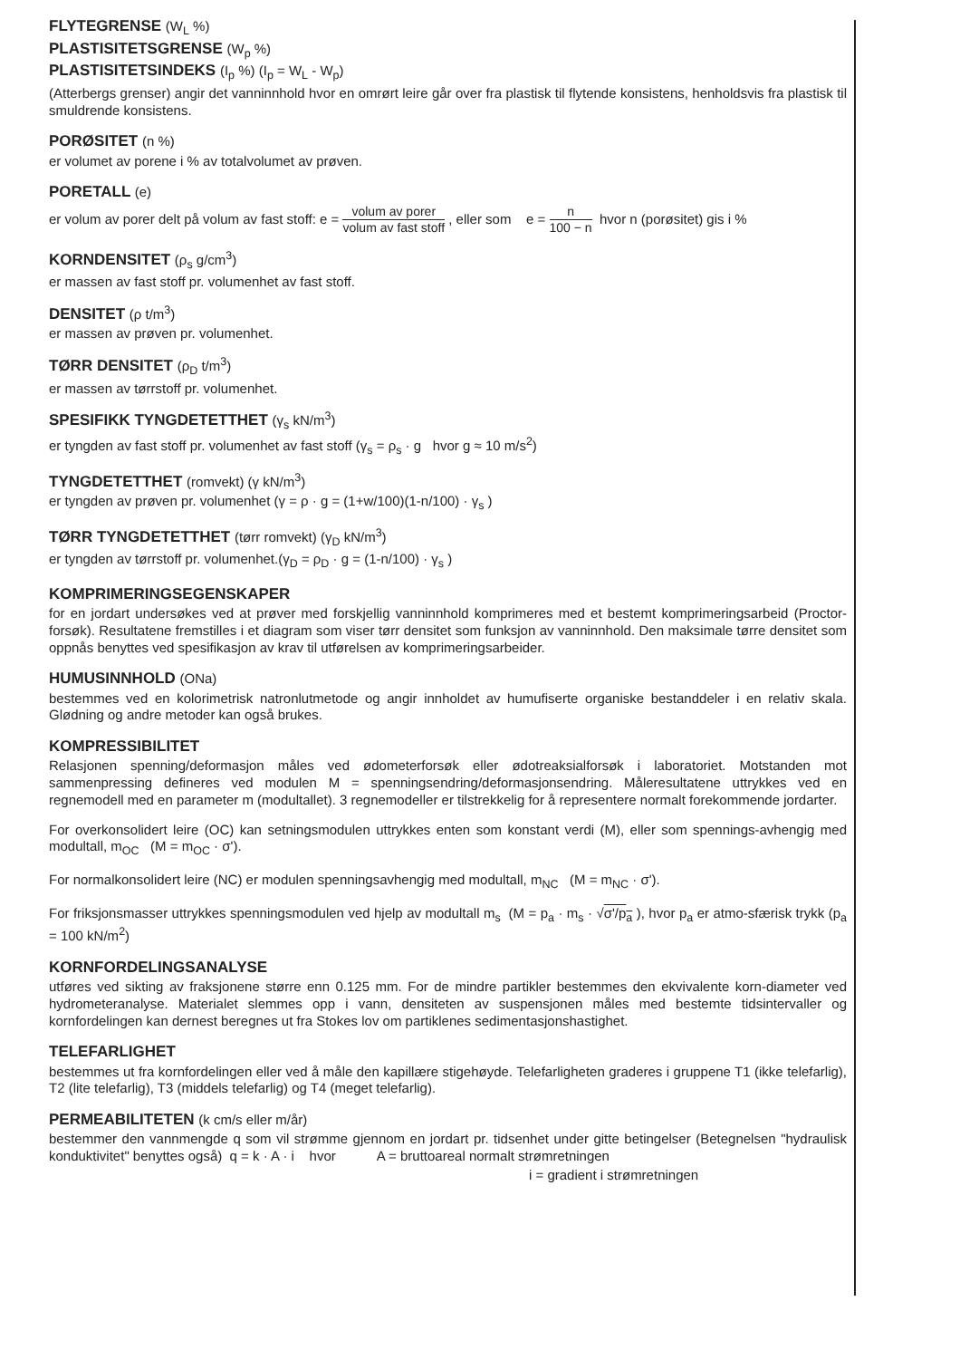FLYTEGRENSE (W<sub>L</sub> %)
PLASTISITETSGRENSE (W<sub>p</sub> %)
PLASTISITETSINDEKS (I<sub>p</sub> %) (I<sub>p</sub> = W<sub>L</sub> - W<sub>p</sub>)
(Atterbergs grenser) angir det vanninnhold hvor en omrørt leire går over fra plastisk til flytende konsistens, henholdsvis fra plastisk til smuldrende konsistens.
PORØSITET (n %)
er volumet av porene i % av totalvolumet av prøven.
PORETALL (e)
er volum av porer delt på volum av fast stoff: e = volum av porer volum av fast stoff , eller som e = n 100 − n hvor n (porøsitet) gis i %
KORNDENSITET (ρ<sub>s</sub> g/cm<sup>3</sup>)
er massen av fast stoff pr. volumenhet av fast stoff.
DENSITET (ρ t/m<sup>3</sup>)
er massen av prøven pr. volumenhet.
TØRR DENSITET (ρ<sub>D</sub> t/m<sup>3</sup>)
er massen av tørrstoff pr. volumenhet.
SPESIFIKK TYNGDETETTHET (γ<sub>s</sub> kN/m<sup>3</sup>)
er tyngden av fast stoff pr. volumenhet av fast stoff (γ<sub>s</sub> = ρ<sub>s</sub> · g hvor g ≈ 10 m/s<sup>2</sup>)
TYNGDETETTHET (romvekt) (γ kN/m<sup>3</sup>)
er tyngden av prøven pr. volumenhet (γ = ρ · g = (1+w/100)(1-n/100) · γ<sub>s</sub> )
TØRR TYNGDETETTHET (tørr romvekt) (γ<sub>D</sub> kN/m<sup>3</sup>)
er tyngden av tørrstoff pr. volumenhet.(γ<sub>D</sub> = ρ<sub>D</sub> · g = (1-n/100) · γ<sub>s</sub> )
KOMPRIMERINGSEGENSKAPER
for en jordart undersøkes ved at prøver med forskjellig vanninnhold komprimeres med et bestemt komprimeringsarbeid (Proctor-forsøk). Resultatene fremstilles i et diagram som viser tørr densitet som funksjon av vanninnhold. Den maksimale tørre densitet som oppnås benyttes ved spesifikasjon av krav til utførelsen av komprimeringsarbeider.
HUMUSINNHOLD (ONa)
bestemmes ved en kolorimetrisk natronlutmetode og angir innholdet av humufiserte organiske bestanddeler i en relativ skala. Glødning og andre metoder kan også brukes.
KOMPRESSIBILITET
Relasjonen spenning/deformasjon måles ved ødometerforsøk eller ødotreaksialforsøk i laboratoriet. Motstanden mot sammenpressing defineres ved modulen M = spenningsendring/deformasjonsendring. Måleresultatene uttrykkes ved en regnemodell med en parameter m (modultallet). 3 regnemodeller er tilstrekkelig for å representere normalt forekommende jordarter.
For overkonsolidert leire (OC) kan setningsmodulen uttrykkes enten som konstant verdi (M), eller som spennings-avhengig med modultall, m<sub>OC</sub> (M = m<sub>OC</sub> · σ').
For normalkonsolidert leire (NC) er modulen spenningsavhengig med modultall, m<sub>NC</sub> (M = m<sub>NC</sub> · σ').
For friksjonsmasser uttrykkes spenningsmodulen ved hjelp av modultall m<sub>s</sub> (M = p<sub>a</sub> · m<sub>s</sub> · √σ'/p<sub>a</sub> ), hvor p<sub>a</sub> er atmo-sfærisk trykk (p<sub>a</sub> = 100 kN/m<sup>2</sup>)
KORNFORDELINGSANALYSE
utføres ved sikting av fraksjonene større enn 0.125 mm. For de mindre partikler bestemmes den ekvivalente korn-diameter ved hydrometeranalyse. Materialet slemmes opp i vann, densiteten av suspensjonen måles med bestemte tidsintervaller og kornfordelingen kan dernest beregnes ut fra Stokes lov om partiklenes sedimentasjonshastighet.
TELEFARLIGHET
bestemmes ut fra kornfordelingen eller ved å måle den kapillære stigehøyde. Telefarligheten graderes i gruppene T1 (ikke telefarlig), T2 (lite telefarlig), T3 (middels telefarlig) og T4 (meget telefarlig).
PERMEABILITETEN (k cm/s eller m/år)
bestemmer den vannmengde q som vil strømme gjennom en jordart pr. tidsenhet under gitte betingelser (Betegnelsen "hydraulisk konduktivitet" benyttes også) q = k · A · i hvor A = bruttoareal normalt strømretningen
i = gradient i strømretningen